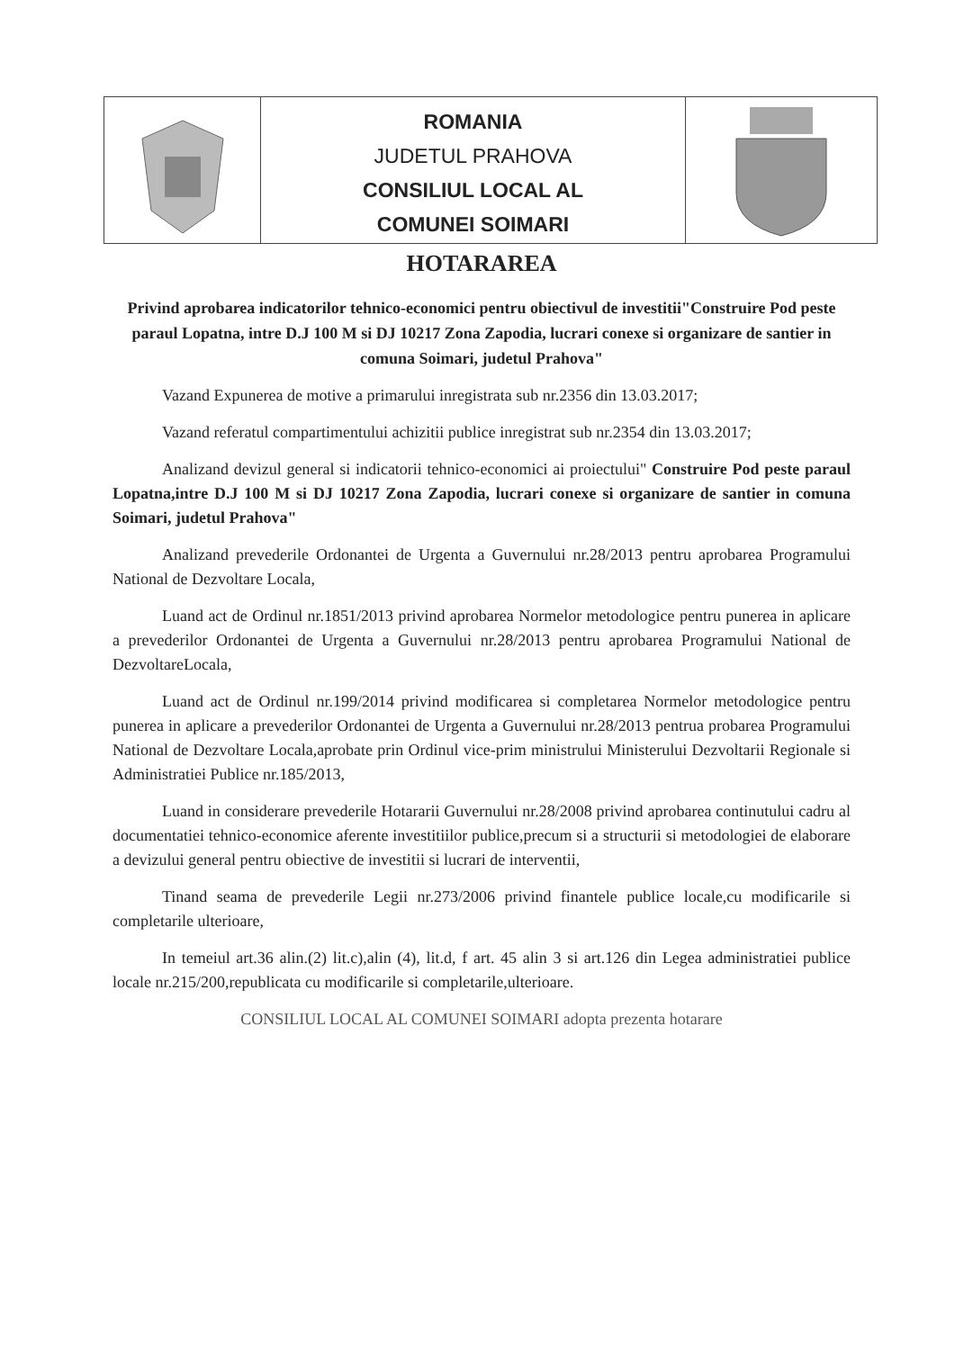ROMANIA
JUDETUL PRAHOVA
CONSILIUL LOCAL AL
COMUNEI SOIMARI
HOTARAREA
Privind aprobarea indicatorilor tehnico-economici pentru obiectivul de investitii"Construire Pod peste paraul Lopatna, intre D.J 100 M si DJ 10217 Zona Zapodia, lucrari conexe si organizare de santier in comuna Soimari, judetul Prahova"
Vazand Expunerea de motive a primarului inregistrata sub nr.2356 din 13.03.2017;
Vazand referatul compartimentului achizitii publice inregistrat sub nr.2354 din 13.03.2017;
Analizand devizul general si indicatorii tehnico-economici ai proiectului" Construire Pod peste paraul Lopatna,intre D.J 100 M si DJ 10217 Zona Zapodia, lucrari conexe si organizare de santier in comuna Soimari, judetul Prahova"
Analizand prevederile Ordonantei de Urgenta a Guvernului nr.28/2013 pentru aprobarea Programului National de Dezvoltare Locala,
Luand act de Ordinul nr.1851/2013 privind aprobarea Normelor metodologice pentru punerea in aplicare a prevederilor Ordonantei de Urgenta a Guvernului nr.28/2013 pentru aprobarea Programului National de DezvoltareLocala,
Luand act de Ordinul nr.199/2014 privind modificarea si completarea Normelor metodologice pentru punerea in aplicare a prevederilor Ordonantei de Urgenta a Guvernului nr.28/2013 pentrua probarea Programului National de Dezvoltare Locala,aprobate prin Ordinul vice-prim ministrului Ministerului Dezvoltarii Regionale si Administratiei Publice nr.185/2013,
Luand in considerare prevederile Hotararii Guvernului nr.28/2008 privind aprobarea continutului cadru al documentatiei tehnico-economice aferente investitiilor publice,precum si a structurii si metodologiei de elaborare a devizului general pentru obiective de investitii si lucrari de interventii,
Tinand seama de prevederile Legii nr.273/2006 privind finantele publice locale,cu modificarile si completarile ulterioare,
In temeiul art.36 alin.(2) lit.c),alin (4), lit.d, f art. 45 alin 3 si art.126 din Legea administratiei publice locale nr.215/200,republicata cu modificarile si completarile,ulterioare.
CONSILIUL LOCAL AL COMUNEI SOIMARI adopta prezenta hotarare